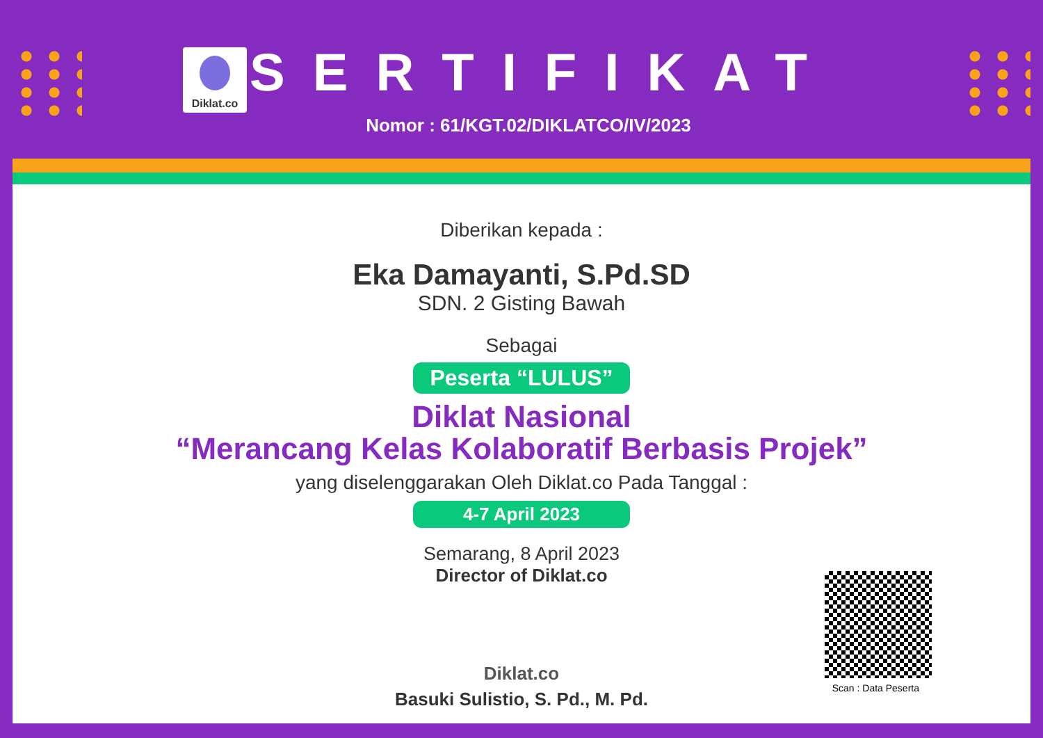Diklat.co
SERTIFIKAT
Nomor : 61/KGT.02/DIKLATCO/IV/2023
Diberikan kepada :
Eka Damayanti, S.Pd.SD
SDN. 2 Gisting Bawah
Sebagai
Peserta “LULUS”
Diklat Nasional
“Merancang Kelas Kolaboratif Berbasis Projek”
yang diselenggarakan Oleh Diklat.co Pada Tanggal :
4-7 April 2023
Semarang, 8 April 2023
Director of Diklat.co
Diklat.co
Basuki Sulistio, S. Pd., M. Pd.
Scan : Data Peserta